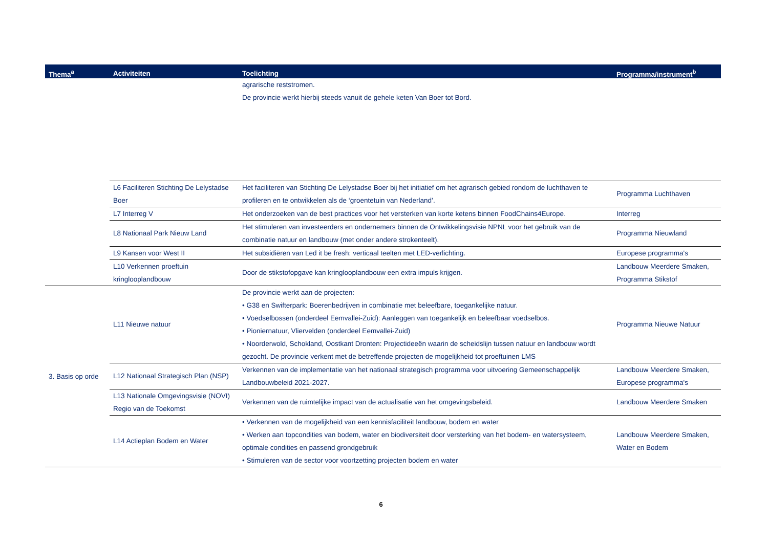| Thema<sup>a</sup> | Activiteiten | Toelichting | Programma/instrument<sup>b</sup> |
| --- | --- | --- | --- |
| | | agrarische reststromen. De provincie werkt hierbij steeds vanuit de gehele keten Van Boer tot Bord. | |
| | L6 Faciliteren Stichting De Lelystadse Boer | Het faciliteren van Stichting De Lelystadse Boer bij het initiatief om het agrarisch gebied rondom de luchthaven te profileren en te ontwikkelen als de ‘groentetuin van Nederland’. | Programma Luchthaven |
| | L7 Interreg V | Het onderzoeken van de best practices voor het versterken van korte ketens binnen FoodChains4Europe. | Interreg |
| | L8 Nationaal Park Nieuw Land | Het stimuleren van investeerders en ondernemers binnen de Ontwikkelingsvisie NPNL voor het gebruik van de combinatie natuur en landbouw (met onder andere strokenteelt). | Programma Nieuwland |
| | L9 Kansen voor West II | Het subsidiëren van Led it be fresh: verticaal teelten met LED-verlichting. | Europese programma's |
| | L10 Verkennen proeftuin kringlooplandbouw | Door de stikstofopgave kan kringlooplandbouw een extra impuls krijgen. | Landbouw Meerdere Smaken, Programma Stikstof |
| 3. Basis op orde | L11 Nieuwe natuur | De provincie werkt aan de projecten: • G38 en Swifterpark: Boerenbedrijven in combinatie met beleefbare, toegankelijke natuur. • Voedselbossen (onderdeel Eemvallei-Zuid): Aanleggen van toegankelijk en beleefbaar voedselbos. • Pioniernatuur, Vliervelden (onderdeel Eemvallei-Zuid) • Noorderwold, Schokland, Oostkant Dronten: Projectideeën waarin de scheidslijn tussen natuur en landbouw wordt gezocht. De provincie verkent met de betreffende projecten de mogelijkheid tot proeftuinen LMS | Programma Nieuwe Natuur |
| | L12 Nationaal Strategisch Plan (NSP) | Verkennen van de implementatie van het nationaal strategisch programma voor uitvoering Gemeenschappelijk Landbouwbeleid 2021-2027. | Landbouw Meerdere Smaken, Europese programma's |
| | L13 Nationale Omgevingsvisie (NOVI) Regio van de Toekomst | Verkennen van de ruimtelijke impact van de actualisatie van het omgevingsbeleid. | Landbouw Meerdere Smaken |
| | L14 Actieplan Bodem en Water | • Verkennen van de mogelijkheid van een kennisfaciliteit landbouw, bodem en water • Werken aan topcondities van bodem, water en biodiversiteit door versterking van het bodem- en watersysteem, optimale condities en passend grondgebruik • Stimuleren van de sector voor voortzetting projecten bodem en water | Landbouw Meerdere Smaken, Water en Bodem |
6